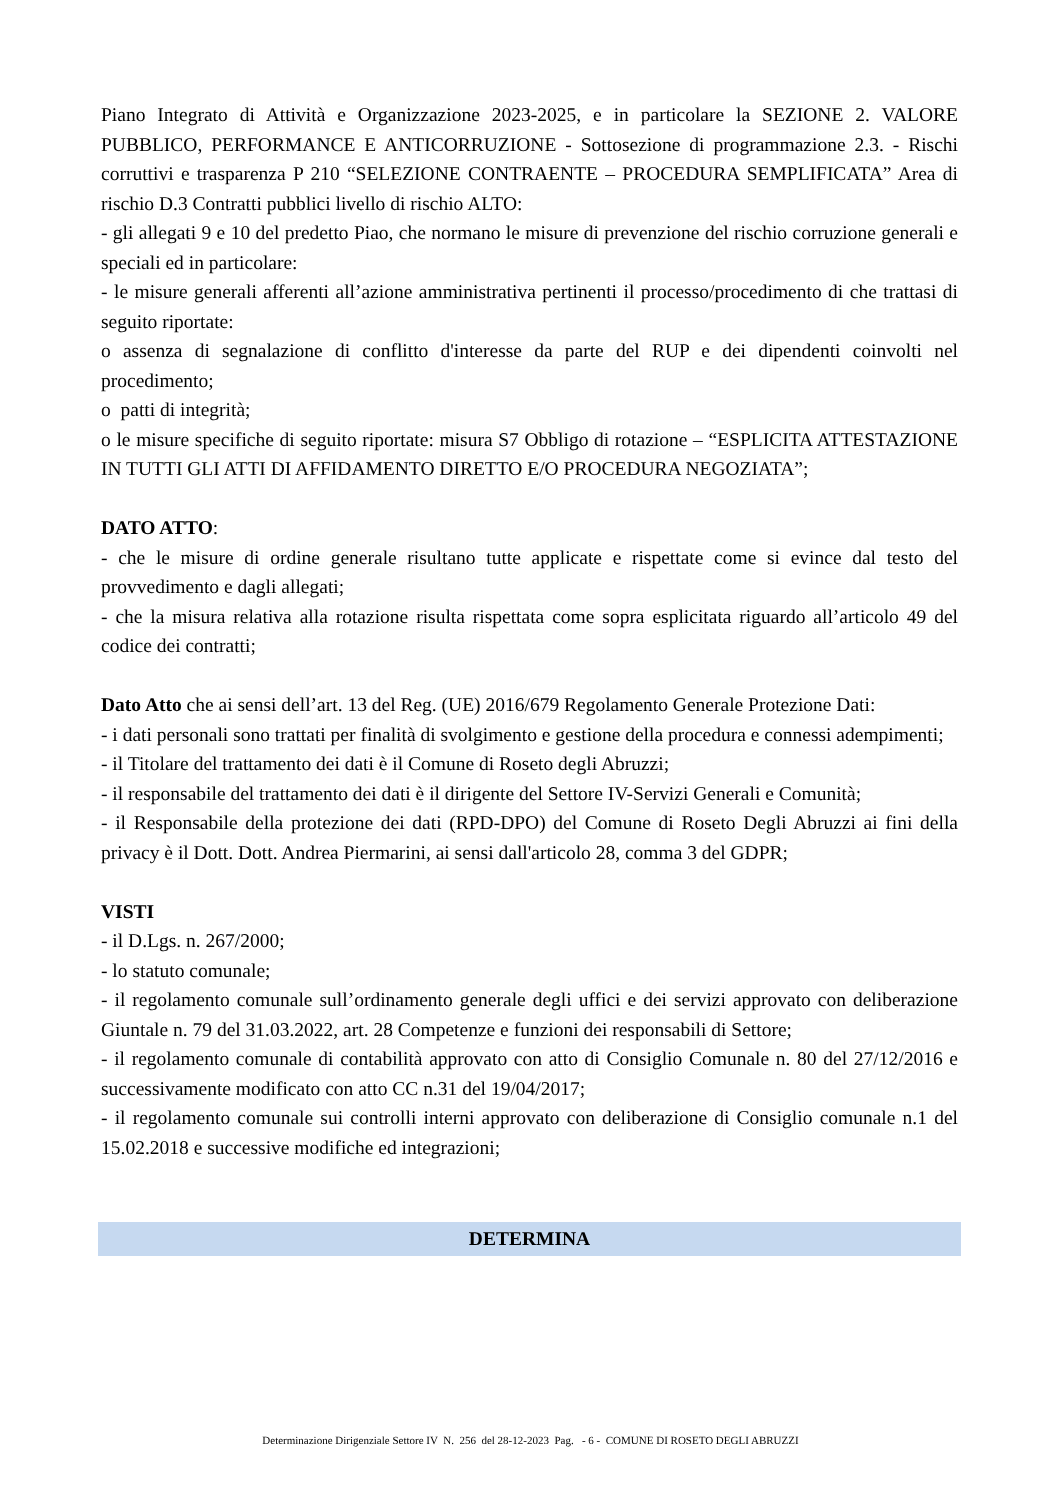Piano Integrato di Attività e Organizzazione 2023-2025, e in particolare la SEZIONE 2. VALORE PUBBLICO, PERFORMANCE E ANTICORRUZIONE - Sottosezione di programmazione 2.3. - Rischi corruttivi e trasparenza P 210 “SELEZIONE CONTRAENTE – PROCEDURA SEMPLIFICATA” Area di rischio D.3 Contratti pubblici livello di rischio ALTO:
- gli allegati 9 e 10 del predetto Piao, che normano le misure di prevenzione del rischio corruzione generali e speciali ed in particolare:
- le misure generali afferenti all’azione amministrativa pertinenti il processo/procedimento di che trattasi di seguito riportate:
o assenza di segnalazione di conflitto d'interesse da parte del RUP e dei dipendenti coinvolti nel procedimento;
o patti di integrità;
o le misure specifiche di seguito riportate: misura S7 Obbligo di rotazione – “ESPLICITA ATTESTAZIONE IN TUTTI GLI ATTI DI AFFIDAMENTO DIRETTO E/O PROCEDURA NEGOZIATA”;
DATO ATTO:
- che le misure di ordine generale risultano tutte applicate e rispettate come si evince dal testo del provvedimento e dagli allegati;
- che la misura relativa alla rotazione risulta rispettata come sopra esplicitata riguardo all’articolo 49 del codice dei contratti;
Dato Atto che ai sensi dell’art. 13 del Reg. (UE) 2016/679 Regolamento Generale Protezione Dati:
- i dati personali sono trattati per finalità di svolgimento e gestione della procedura e connessi adempimenti;
- il Titolare del trattamento dei dati è il Comune di Roseto degli Abruzzi;
- il responsabile del trattamento dei dati è il dirigente del Settore IV-Servizi Generali e Comunità;
- il Responsabile della protezione dei dati (RPD-DPO) del Comune di Roseto Degli Abruzzi ai fini della privacy è il Dott. Dott. Andrea Piermarini, ai sensi dall'articolo 28, comma 3 del GDPR;
VISTI
- il D.Lgs. n. 267/2000;
- lo statuto comunale;
- il regolamento comunale sull’ordinamento generale degli uffici e dei servizi approvato con deliberazione Giuntale n. 79 del 31.03.2022, art. 28 Competenze e funzioni dei responsabili di Settore;
- il regolamento comunale di contabilità approvato con atto di Consiglio Comunale n. 80 del 27/12/2016 e successivamente modificato con atto CC n.31 del 19/04/2017;
- il regolamento comunale sui controlli interni approvato con deliberazione di Consiglio comunale n.1 del 15.02.2018 e successive modifiche ed integrazioni;
DETERMINA
Determinazione Dirigenziale Settore IV N. 256 del 28-12-2023 Pag. - 6 - COMUNE DI ROSETO DEGLI ABRUZZI